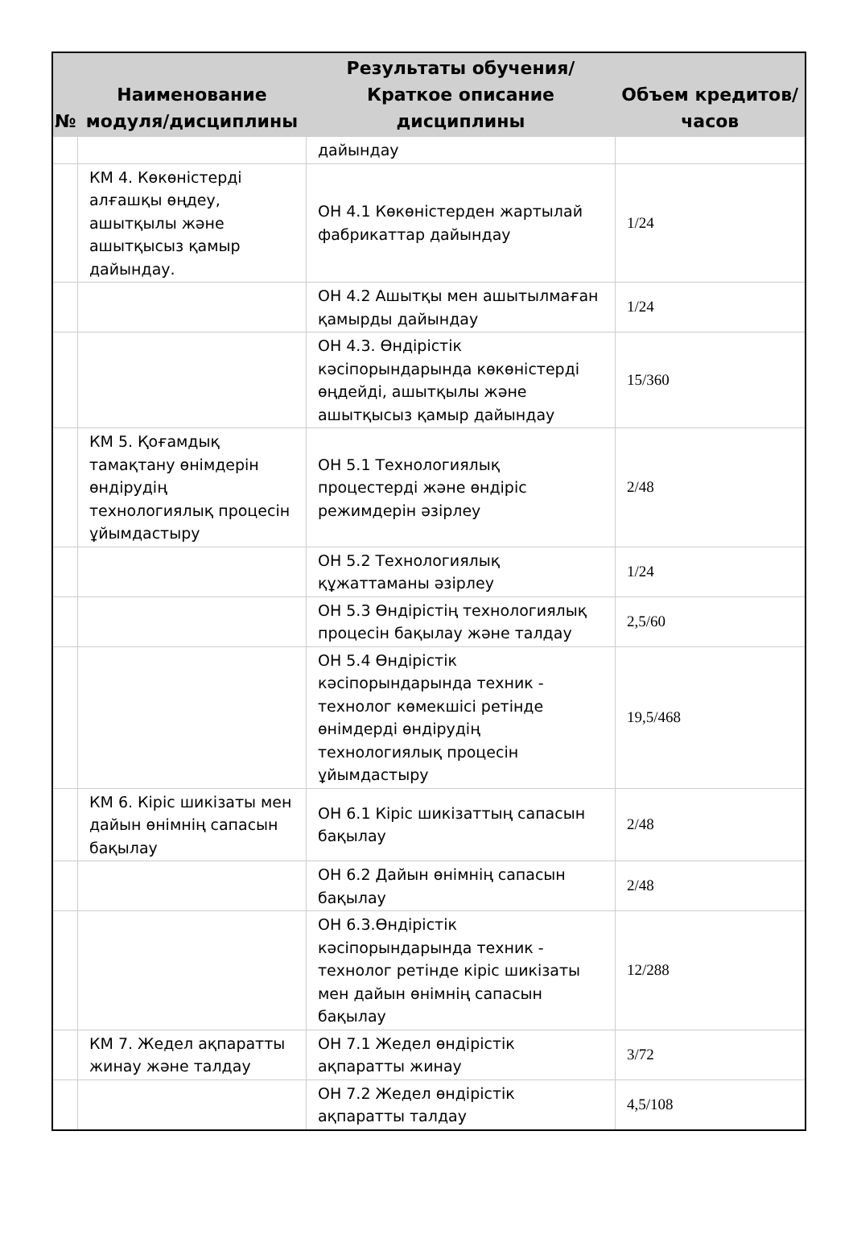| № | Наименование модуля/дисциплины | Результаты обучения/Краткое описание дисциплины | Объем кредитов/часов |
| --- | --- | --- | --- |
| | | дайындау | |
| | КМ 4. Көкөністерді алғашқы өңдеу, ашытқылы және ашытқысыз қамыр дайындау. | ОН 4.1 Көкөністерден жартылай фабрикаттар дайындау | 1/24 |
| | | ОН 4.2 Ашытқы мен ашытылмаған қамырды дайындау | 1/24 |
| | | ОН 4.3. Өндірістік кәсіпорындарында көкөністерді өңдейді, ашытқылы және ашытқысыз қамыр дайындау | 15/360 |
| | КМ 5. Қоғамдық тамақтану өнімдерін өндірудің технологиялық процесін ұйымдастыру | ОН 5.1 Технологиялық процестерді және өндіріс режимдерін әзірлеу | 2/48 |
| | | ОН 5.2 Технологиялық құжаттаманы әзірлеу | 1/24 |
| | | ОН 5.3 Өндірістің технологиялық процесін бақылау және талдау | 2,5/60 |
| | | ОН 5.4 Өндірістік кәсіпорындарында техник - технолог көмекшісі ретінде өнімдерді өндірудің технологиялық процесін ұйымдастыру | 19,5/468 |
| | КМ 6. Кіріс шикізаты мен дайын өнімнің сапасын бақылау | ОН 6.1 Кіріс шикізаттың сапасын бақылау | 2/48 |
| | | ОН 6.2 Дайын өнімнің сапасын бақылау | 2/48 |
| | | ОН 6.3.Өндірістік кәсіпорындарында техник - технолог ретінде кіріс шикізаты мен дайын өнімнің сапасын бақылау | 12/288 |
| | КМ 7. Жедел ақпаратты жинау және талдау | ОН 7.1 Жедел өндірістік ақпаратты жинау | 3/72 |
| | | ОН 7.2 Жедел өндірістік ақпаратты талдау | 4,5/108 |